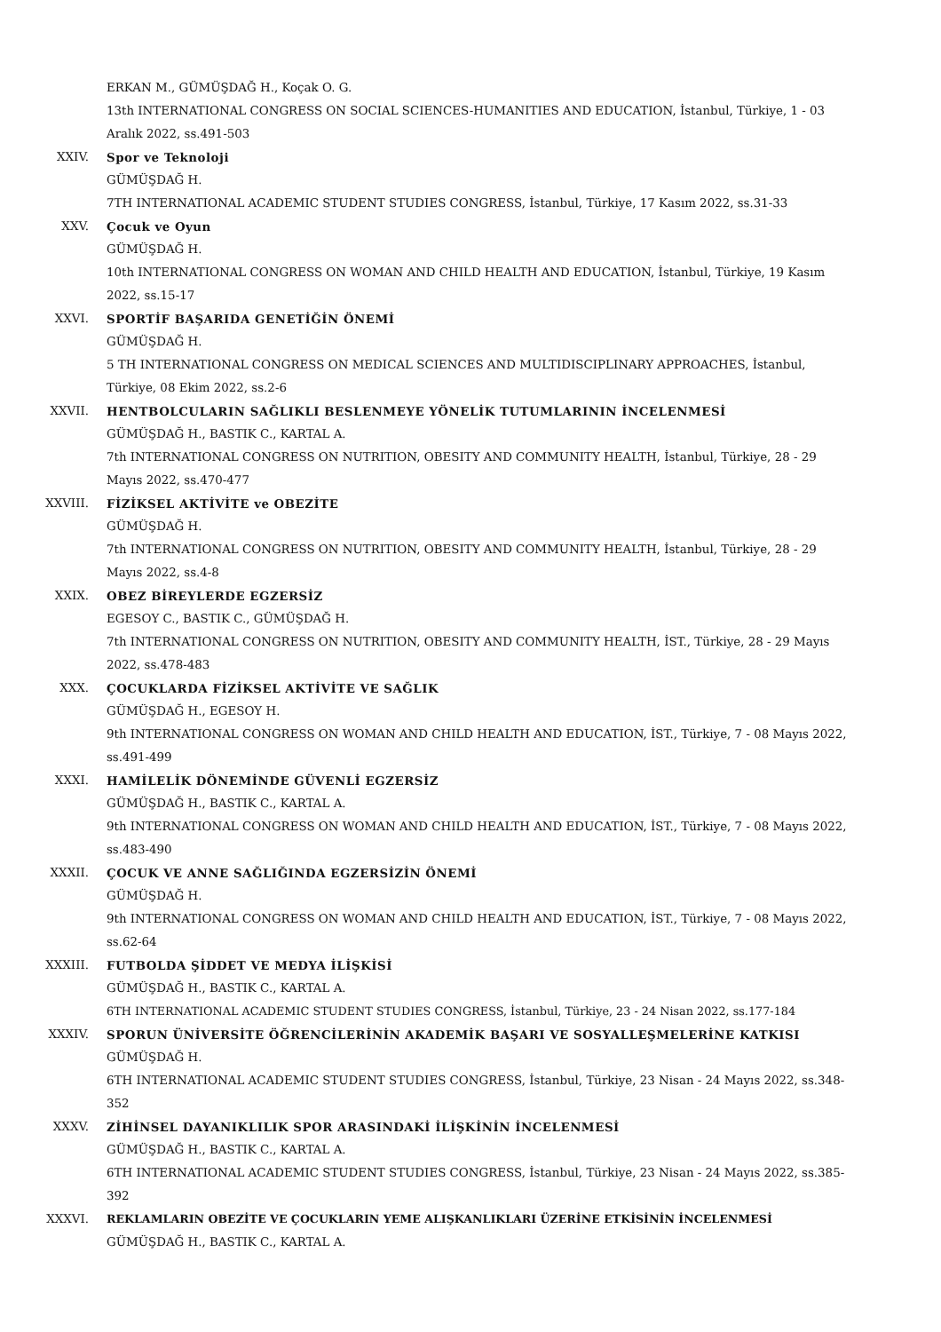ERKAN M., GÜMÜŞDAĞ H., Koçak O. G.
13th INTERNATIONAL CONGRESS ON SOCIAL SCIENCES-HUMANITIES AND EDUCATION, İstanbul, Türkiye, 1 - 03 Aralık 2022, ss.491-503
XXIV. Spor ve Teknoloji
GÜMÜŞDAĞ H.
7TH INTERNATIONAL ACADEMIC STUDENT STUDIES CONGRESS, İstanbul, Türkiye, 17 Kasım 2022, ss.31-33
XXV. Çocuk ve Oyun
GÜMÜŞDAĞ H.
10th INTERNATIONAL CONGRESS ON WOMAN AND CHILD HEALTH AND EDUCATION, İstanbul, Türkiye, 19 Kasım 2022, ss.15-17
XXVI. SPORTİF BAŞARIDA GENETİĞİN ÖNEMİ
GÜMÜŞDAĞ H.
5 TH INTERNATIONAL CONGRESS ON MEDICAL SCIENCES AND MULTIDISCIPLINARY APPROACHES, İstanbul, Türkiye, 08 Ekim 2022, ss.2-6
XXVII. HENTBOLCULARIN SAĞLIKLI BESLENMEYE YÖNELİK TUTUMLARININ İNCELENMESİ
GÜMÜŞDAĞ H., BASTIK C., KARTAL A.
7th INTERNATIONAL CONGRESS ON NUTRITION, OBESITY AND COMMUNITY HEALTH, İstanbul, Türkiye, 28 - 29 Mayıs 2022, ss.470-477
XXVIII. FİZİKSEL AKTİVİTE ve OBEZİTE
GÜMÜŞDAĞ H.
7th INTERNATIONAL CONGRESS ON NUTRITION, OBESITY AND COMMUNITY HEALTH, İstanbul, Türkiye, 28 - 29 Mayıs 2022, ss.4-8
XXIX. OBEZ BİREYLERDE EGZERSİZ
EGESOY C., BASTIK C., GÜMÜŞDAĞ H.
7th INTERNATIONAL CONGRESS ON NUTRITION, OBESITY AND COMMUNITY HEALTH, İST., Türkiye, 28 - 29 Mayıs 2022, ss.478-483
XXX. ÇOCUKLARDA FİZİKSEL AKTİVİTE VE SAĞLIK
GÜMÜŞDAĞ H., EGESOY H.
9th INTERNATIONAL CONGRESS ON WOMAN AND CHILD HEALTH AND EDUCATION, İST., Türkiye, 7 - 08 Mayıs 2022, ss.491-499
XXXI. HAMİLELİK DÖNEMİNDE GÜVENLİ EGZERSİZ
GÜMÜŞDAĞ H., BASTIK C., KARTAL A.
9th INTERNATIONAL CONGRESS ON WOMAN AND CHILD HEALTH AND EDUCATION, İST., Türkiye, 7 - 08 Mayıs 2022, ss.483-490
XXXII. ÇOCUK VE ANNE SAĞLIĞINDA EGZERSİZİN ÖNEMİ
GÜMÜŞDAĞ H.
9th INTERNATIONAL CONGRESS ON WOMAN AND CHILD HEALTH AND EDUCATION, İST., Türkiye, 7 - 08 Mayıs 2022, ss.62-64
XXXIII. FUTBOLDA ŞİDDET VE MEDYA İLİŞKİSİ
GÜMÜŞDAĞ H., BASTIK C., KARTAL A.
6TH INTERNATIONAL ACADEMIC STUDENT STUDIES CONGRESS, İstanbul, Türkiye, 23 - 24 Nisan 2022, ss.177-184
XXXIV. SPORUN ÜNİVERSİTE ÖĞRENCİLERİNİN AKADEMİK BAŞARI VE SOSYALLEŞMELERİNE KATKISI
GÜMÜŞDAĞ H.
6TH INTERNATIONAL ACADEMIC STUDENT STUDIES CONGRESS, İstanbul, Türkiye, 23 Nisan - 24 Mayıs 2022, ss.348-352
XXXV. ZİHİNSEL DAYANIKLILIK SPOR ARASINDAKİ İLİŞKİNİN İNCELENMESİ
GÜMÜŞDAĞ H., BASTIK C., KARTAL A.
6TH INTERNATIONAL ACADEMIC STUDENT STUDIES CONGRESS, İstanbul, Türkiye, 23 Nisan - 24 Mayıs 2022, ss.385-392
XXXVI. REKLAMLARIN OBEZİTE VE ÇOCUKLARIN YEME ALIŞKANLIKLARI ÜZERİNE ETKİSİNİN İNCELENMESİ
GÜMÜŞDAĞ H., BASTIK C., KARTAL A.